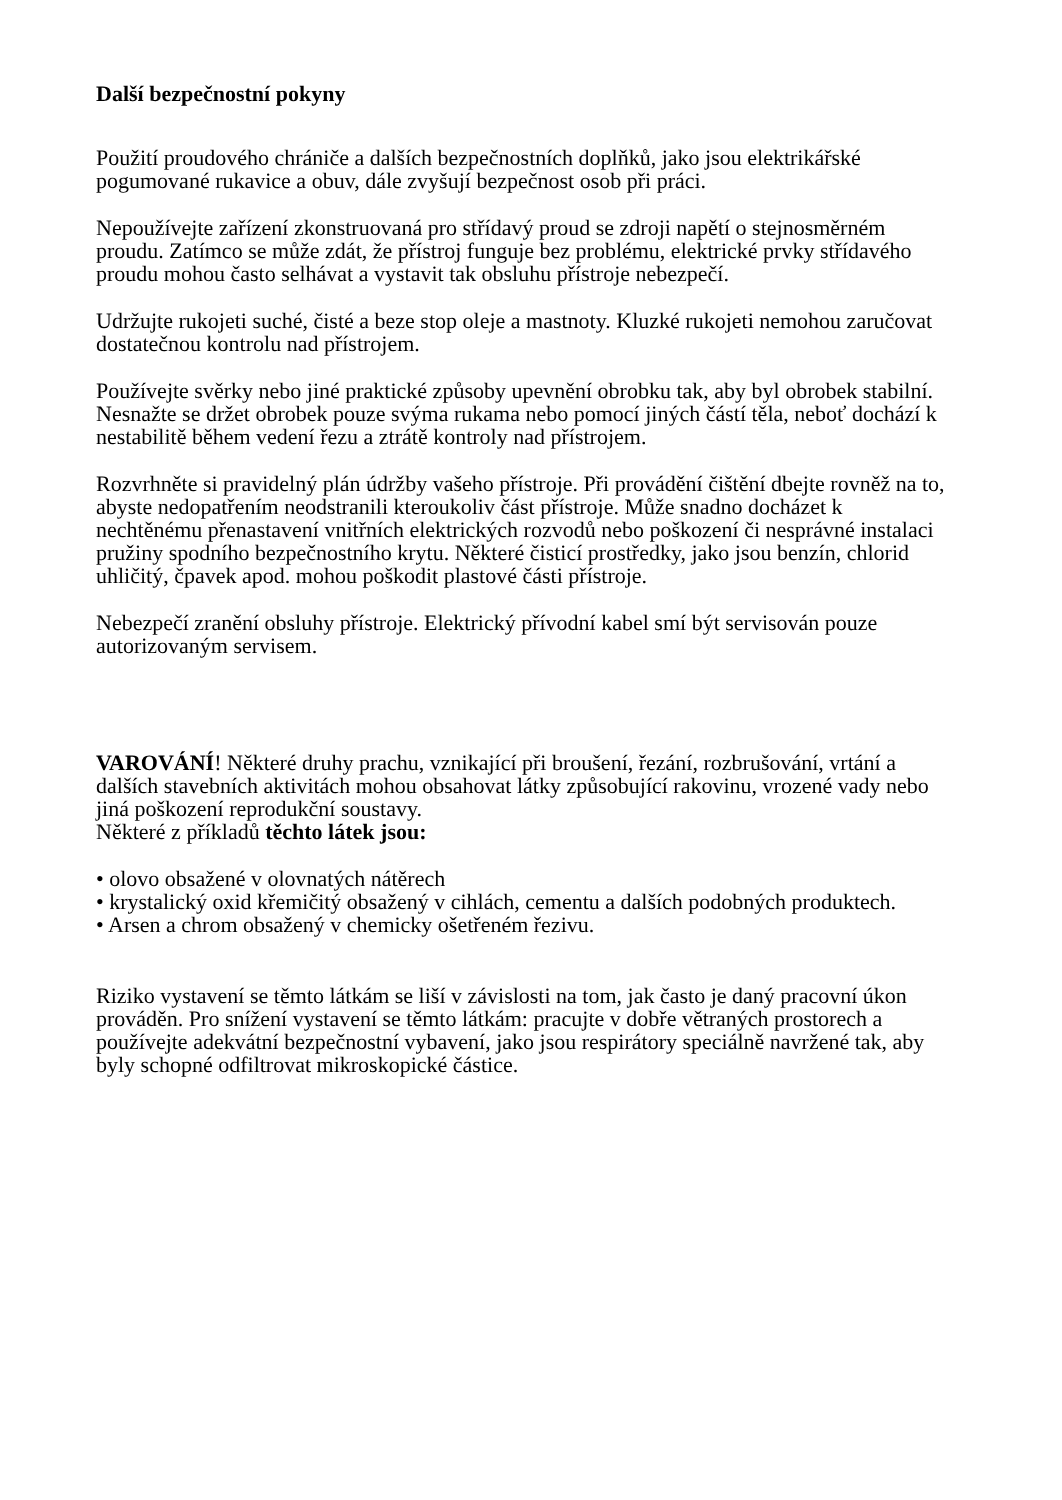Další bezpečnostní pokyny
Použití proudového chrániče a dalších bezpečnostních doplňků, jako jsou elektrikářské pogumované rukavice a obuv, dále zvyšují bezpečnost osob při práci.
Nepoužívejte zařízení zkonstruovaná pro střídavý proud se zdroji napětí o stejnosměrném proudu. Zatímco se může zdát, že přístroj funguje bez problému, elektrické prvky střídavého proudu mohou často selhávat a vystavit tak obsluhu přístroje nebezpečí.
Udržujte rukojeti suché, čisté a beze stop oleje a mastnoty. Kluzké rukojeti nemohou zaručovat dostatečnou kontrolu nad přístrojem.
Používejte svěrky nebo jiné praktické způsoby upevnění obrobku tak, aby byl obrobek stabilní. Nesnažte se držet obrobek pouze svýma rukama nebo pomocí jiných částí těla, neboť dochází k nestabilitě během vedení řezu a ztrátě kontroly nad přístrojem.
Rozvrhněte si pravidelný plán údržby vašeho přístroje. Při provádění čištění dbejte rovněž na to, abyste nedopatřením neodstranili kteroukoliv část přístroje. Může snadno docházet k nechtěnému přenastavení vnitřních elektrických rozvodů nebo poškození či nesprávné instalaci pružiny spodního bezpečnostního krytu. Některé čisticí prostředky, jako jsou benzín, chlorid uhličitý, čpavek apod. mohou poškodit plastové části přístroje.
Nebezpečí zranění obsluhy přístroje. Elektrický přívodní kabel smí být servisován pouze autorizovaným servisem.
VAROVÁNÍ! Některé druhy prachu, vznikající při broušení, řezání, rozbrušování, vrtání a dalších stavebních aktivitách mohou obsahovat látky způsobující rakovinu, vrozené vady nebo jiná poškození reprodukční soustavy.
Některé z příkladů těchto látek jsou:
• olovo obsažené v olovnatých nátěrech
• krystalický oxid křemičitý obsažený v cihlách, cementu a dalších podobných produktech.
• Arsen a chrom obsažený v chemicky ošetřeném řezivu.
Riziko vystavení se těmto látkám se liší v závislosti na tom, jak často je daný pracovní úkon prováděn. Pro snížení vystavení se těmto látkám: pracujte v dobře větraných prostorech a používejte adekvátní bezpečnostní vybavení, jako jsou respirátory speciálně navržené tak, aby byly schopné odfiltrovat mikroskopické částice.